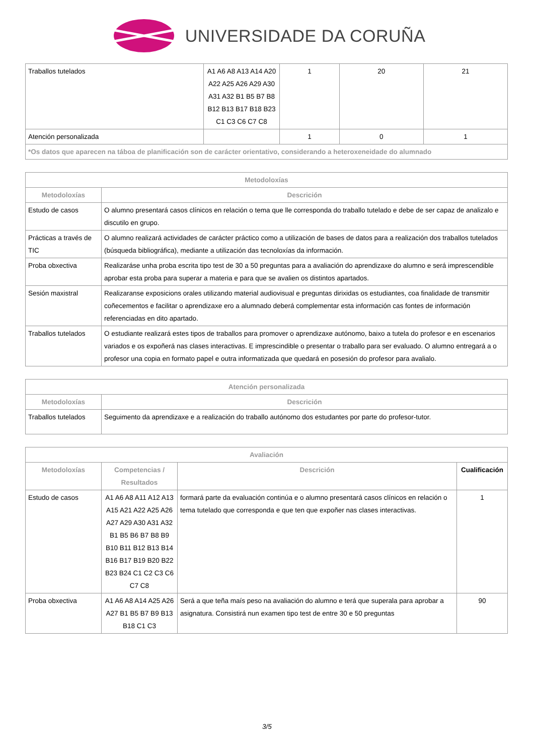UNIVERSIDADE DA CORUÑA
| Traballos tutelados | A1 A6 A8 A13 A14 A20 A22 A25 A26 A29 A30 A31 A32 B1 B5 B7 B8 B12 B13 B17 B18 B23 C1 C3 C6 C7 C8 | 1 | 20 | 21 |
| Atención personalizada | | 1 | 0 | 1 |
| *Os datos que aparecen na táboa de planificación son de carácter orientativo, considerando a heteroxeneidade do alumnado | | | | |
| Metodoloxías | |
| --- | --- |
| Metodoloxías | Descrición |
| Estudo de casos | O alumno presentará casos clínicos en relación o tema que lle corresponda do traballo tutelado e debe de ser capaz de analizalo e discutilo en grupo. |
| Prácticas a través de TIC | O alumno realizará actividades de carácter práctico como a utilización de bases de datos para a realización dos traballos tutelados (búsqueda bibliográfica), mediante a utilización das tecnoloxías da información. |
| Proba obxectiva | Realizaráse unha proba escrita tipo test de 30 a 50 preguntas para a avaliación do aprendizaxe do alumno e será imprescendible aprobar esta proba para superar a materia e para que se avalien os distintos apartados. |
| Sesión maxistral | Realizaranse exposicions orales utilizando material audiovisual e preguntas dirixidas os estudiantes, coa finalidade de transmitir coñecementos e facilitar o aprendizaxe ero a alumnado deberá complementar esta información cas fontes de información referenciadas en dito apartado. |
| Traballos tutelados | O estudiante realizará estes tipos de traballos para promover o aprendizaxe autónomo, baixo a tutela do profesor e en escenarios variados e os expoñerá nas clases interactivas. E imprescindible o presentar o traballo para ser evaluado. O alumno entregará a o profesor una copia en formato papel e outra informatizada que quedará en posesión do profesor para avalialo. |
| Atención personalizada | |
| --- | --- |
| Metodoloxías | Descrición |
| Traballos tutelados | Seguimento da aprendizaxe e a realización do traballo autónomo dos estudantes por parte do profesor-tutor. |
| Avaliación | | | |
| --- | --- | --- | --- |
| Metodoloxías | Competencias / Resultados | Descrición | Cualificación |
| Estudo de casos | A1 A6 A8 A11 A12 A13 A15 A21 A22 A25 A26 A27 A29 A30 A31 A32 B1 B5 B6 B7 B8 B9 B10 B11 B12 B13 B14 B16 B17 B19 B20 B22 B23 B24 C1 C2 C3 C6 C7 C8 | formará parte da evaluación continúa e o alumno presentará casos clínicos en relación o tema tutelado que corresponda e que ten que expoñer nas clases interactivas. | 1 |
| Proba obxectiva | A1 A6 A8 A14 A25 A26 A27 B1 B5 B7 B9 B13 B18 C1 C3 | Será a que teña maís peso na avaliación do alumno e terá que superala para aprobar a asignatura. Consistirá nun examen tipo test de entre 30 e 50 preguntas | 90 |
3/5